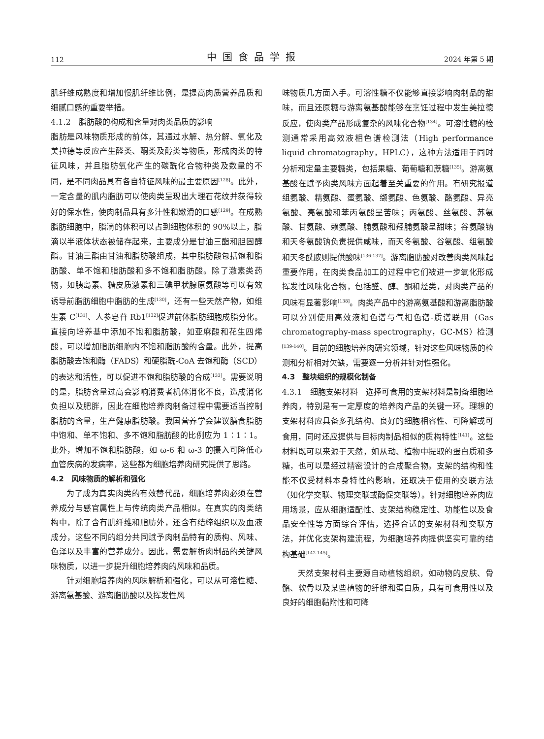112 中国食品学报 2024 年第 5 期
肌纤维成熟度和增加慢肌纤维比例，是提高肉质营养品质和细腻口感的重要举措。
4.1.2　脂肪酸的构成和含量对肉类品质的影响
脂肪是风味物质形成的前体，其通过水解、热分解、氧化及美拉德等反应产生醛类、酮类及醇类等物质，形成肉类的特征风味，并且脂肪氧化产生的碳酰化合物种类及数量的不同，是不同肉品具有各自特征风味的最主要原因<sup>[128]</sup>。此外，一定含量的肌内脂肪可以使肉类呈现出大理石花纹并获得较好的保水性，使肉制品具有多汁性和嫩滑的口感<sup>[129]</sup>。在成熟脂肪细胞中，脂滴的体积可以占到细胞体积的 90%以上，脂滴以半液体状态被储存起来，主要成分是甘油三酯和胆固醇酯。甘油三酯由甘油和脂肪酸组成，其中脂肪酸包括饱和脂肪酸、单不饱和脂肪酸和多不饱和脂肪酸。除了激素类药物，如胰岛素、糖皮质激素和三碘甲状腺原氨酸等可以有效诱导前脂肪细胞中脂肪的生成<sup>[130]</sup>，还有一些天然产物，如维生素 C<sup>[131]</sup>、人参皂苷 Rb1<sup>[132]</sup>促进前体脂肪细胞成脂分化。直接向培养基中添加不饱和脂肪酸，如亚麻酸和花生四烯酸，可以增加脂肪细胞内不饱和脂肪酸的含量。此外，提高脂肪酸去饱和酶（FADS）和硬脂酰-CoA 去饱和酶（SCD）的表达和活性，可以促进不饱和脂肪酸的合成<sup>[133]</sup>。需要说明的是，脂肪含量过高会影响消费者机体消化不良，造成消化负担以及肥胖，因此在细胞培养肉制备过程中需要适当控制脂肪的含量，生产健康脂肪酸。我国营养学会建议膳食脂肪中饱和、单不饱和、多不饱和脂肪酸的比例应为 1∶1∶1。此外，增加不饱和脂肪酸，如 ω-6 和 ω-3 的摄入可降低心血管疾病的发病率，这些都为细胞培养肉研究提供了思路。
4.2　风味物质的解析和强化
为了成为真实肉类的有效替代品，细胞培养肉必须在营养成分与感官属性上与传统肉类产品相似。在真实的肉类结构中，除了含有肌纤维和脂肪外，还含有结缔组织以及血液成分，这些不同的组分共同赋予肉制品特有的质构、风味、色泽以及丰富的营养成分。因此，需要解析肉制品的关键风味物质，以进一步提升细胞培养肉的风味和品质。
针对细胞培养肉的风味解析和强化，可以从可溶性糖、游离氨基酸、游离脂肪酸以及挥发性风
味物质几方面入手。可溶性糖不仅能够直接影响肉制品的甜味，而且还原糖与游离氨基酸能够在烹饪过程中发生美拉德反应，使肉类产品形成复杂的风味化合物<sup>[134]</sup>。可溶性糖的检测通常采用高效液相色谱检测法（High performance liquid chromatography，HPLC），这种方法适用于同时分析和定量主要糖类，包括果糖、葡萄糖和蔗糖<sup>[135]</sup>。游离氨基酸在赋予肉类风味方面起着至关重要的作用。有研究报道组氨酸、精氨酸、蛋氨酸、缬氨酸、色氨酸、酪氨酸、异亮氨酸、亮氨酸和苯丙氨酸呈苦味；丙氨酸、丝氨酸、苏氨酸、甘氨酸、赖氨酸、脯氨酸和羟脯氨酸呈甜味；谷氨酸钠和天冬氨酸钠负责提供咸味，而天冬氨酸、谷氨酸、组氨酸和天冬酰胺则提供酸味<sup>[136-137]</sup>。游离脂肪酸对改善肉类风味起重要作用，在肉类食品加工的过程中它们被进一步氧化形成挥发性风味化合物，包括醛、醇、酮和烃类，对肉类产品的风味有显著影响<sup>[138]</sup>。肉类产品中的游离氨基酸和游离脂肪酸可以分别使用高效液相色谱与气相色谱-质谱联用（Gas chromatography-mass spectrography，GC-MS）检测<sup>[139-140]</sup>。目前的细胞培养肉研究领域，针对这些风味物质的检测和分析相对欠缺，需要逐一分析并针对性强化。
4.3　整块组织的规模化制备
4.3.1　细胞支架材料　选择可食用的支架材料是制备细胞培养肉，特别是有一定厚度的培养肉产品的关键一环。理想的支架材料应具备多孔结构、良好的细胞相容性、可降解或可食用，同时还应提供与目标肉制品相似的质构特性<sup>[141]</sup>。这些材料既可以来源于天然，如从动、植物中提取的蛋白质和多糖，也可以是经过精密设计的合成聚合物。支架的结构和性能不仅受材料本身特性的影响，还取决于使用的交联方法（如化学交联、物理交联或酶促交联等）。针对细胞培养肉应用场景，应从细胞适配性、支架结构稳定性、功能性以及食品安全性等方面综合评估，选择合适的支架材料和交联方法，并优化支架构建流程，为细胞培养肉提供坚实可靠的结构基础<sup>[142-145]</sup>。
天然支架材料主要源自动植物组织，如动物的皮肤、骨骼、软骨以及某些植物的纤维和蛋白质，具有可食用性以及良好的细胞黏附性和可降